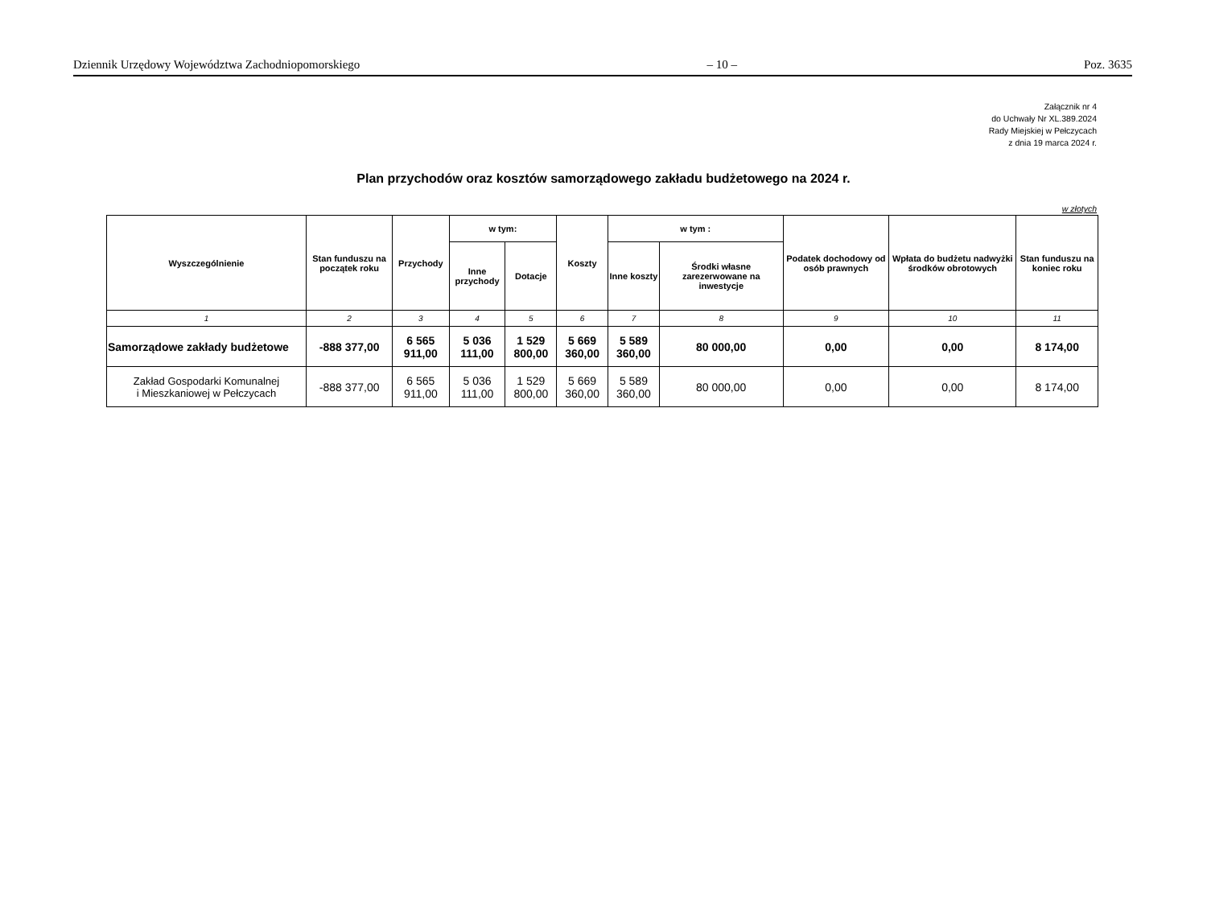Dziennik Urzędowy Województwa Zachodniopomorskiego – 10 – Poz. 3635
Załącznik nr 4
do Uchwały Nr XL.389.2024
Rady Miejskiej w Pełczycach
z dnia 19 marca 2024 r.
Plan przychodów oraz kosztów samorządowego zakładu budżetowego na 2024 r.
w złotych
| Wyszczególnienie | Stan funduszu na początek roku | Przychody | w tym: | | Koszty | w tym : | | Podatek dochodowy od osób prawnych | Wpłata do budżetu nadwyżki środków obrotowych | Stan funduszu na koniec roku |
| --- | --- | --- | --- | --- | --- | --- | --- | --- | --- | --- |
| | | | Inne przychody | Dotacje | | Inne koszty | Środki własne zarezerwowane na inwestycje | | | |
| 1 | 2 | 3 | 4 | 5 | 6 | 7 | 8 | 9 | 10 | 11 |
| Samorządowe zakłady budżetowe | -888 377,00 | 6 565 911,00 | 5 036 111,00 | 1 529 800,00 | 5 669 360,00 | 5 589 360,00 | 80 000,00 | 0,00 | 0,00 | 8 174,00 |
| Zakład Gospodarki Komunalnej i Mieszkaniowej w Pełczycach | -888 377,00 | 6 565 911,00 | 5 036 111,00 | 1 529 800,00 | 5 669 360,00 | 5 589 360,00 | 80 000,00 | 0,00 | 0,00 | 8 174,00 |